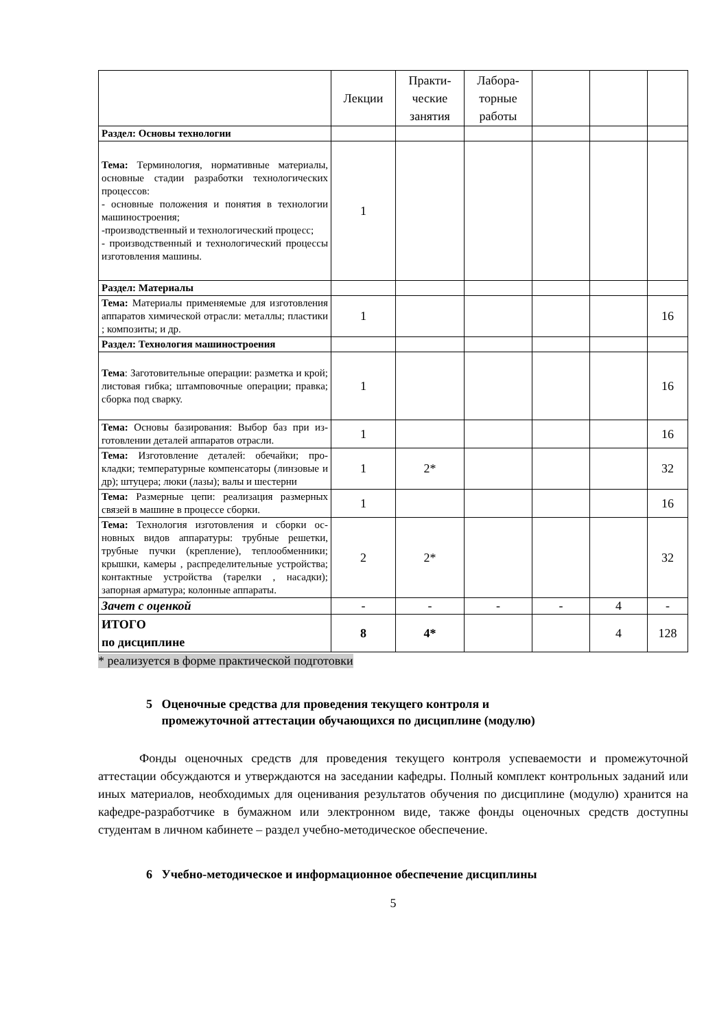| | Лекции | Практи- ческие занятия | Лабора- торные работы | | | |
| --- | --- | --- | --- | --- | --- | --- |
| Раздел: Основы технологии | | | | | | |
| Тема: Терминология, нормативные материалы, основные стадии разработки технологических процессов: - основные положения и понятия в технологии машиностроения; -производственный и технологический процесс; - производственный и технологический процессы изготовления машины. | 1 | | | | | |
| Раздел: Материалы | | | | | | |
| Тема: Материалы применяемые для изготовления аппаратов химической отрасли: металлы; пластики ; композиты; и др. | 1 | | | | | 16 |
| Раздел: Технология машиностроения | | | | | | |
| Тема : Заготовительные операции: разметка и крой; листовая гибка; штамповочные операции; правка; сборка под сварку. | 1 | | | | | 16 |
| Тема: Основы базирования: Выбор баз при из-готовлении деталей аппаратов отрасли. | 1 | | | | | 16 |
| Тема: Изготовление деталей: обечайки; про-кладки; температурные компенсаторы (линзовые и др); штуцера; люки (лазы); валы и шестерни | 1 | 2* | | | | 32 |
| Тема: Размерные цепи: реализация размерных связей в машине в процессе сборки. | 1 | | | | | 16 |
| Тема: Технология изготовления и сборки ос-новных видов аппаратуры: трубные решетки, трубные пучки (крепление), теплообменники; крышки, камеры , распределительные устройства; контактные устройства (тарелки , насадки); запорная арматура; колонные аппараты. | 2 | 2* | | | | 32 |
| Зачет с оценкой | - | - | - | - | 4 | - |
| ИТОГО по дисциплине | 8 | 4* | | | 4 | 128 |
* реализуется в форме практической подготовки
5 Оценочные средства для проведения текущего контроля и
промежуточной аттестации обучающихся по дисциплине (модулю)
Фонды оценочных средств для проведения текущего контроля успеваемости и промежуточной аттестации обсуждаются и утверждаются на заседании кафедры. Полный комплект контрольных заданий или иных материалов, необходимых для оценивания результатов обучения по дисциплине (модулю) хранится на кафедре-разработчике в бумажном или электронном виде, также фонды оценочных средств доступны студентам в личном кабинете – раздел учебно-методическое обеспечение.
6 Учебно-методическое и информационное обеспечение дисциплины
5